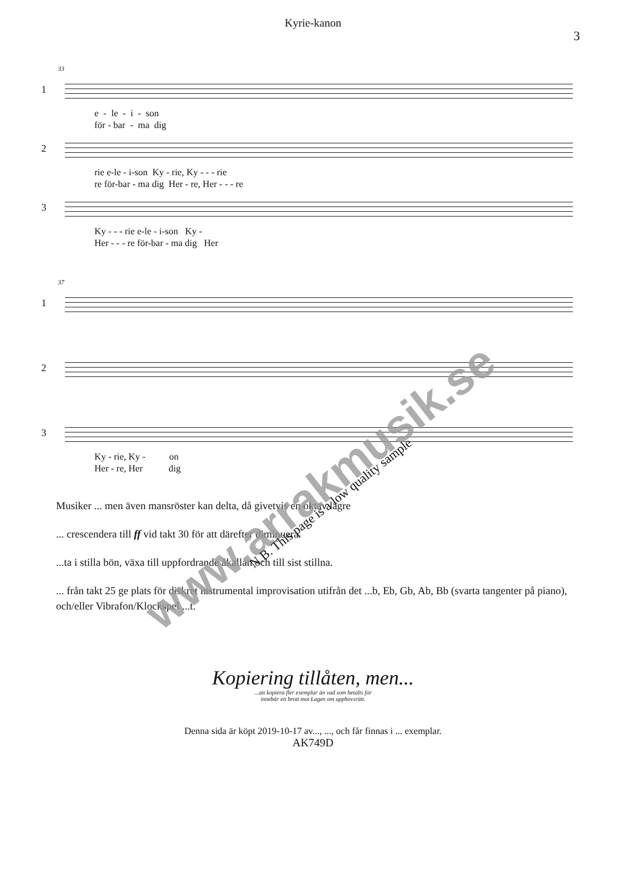Kyrie-kanon
3
33
1
e - le - i - son för - bar - ma dig
2
rie e-le - i-son Ky - rie, Ky - - - rie re för-bar - ma dig Her - re, Her - - - re
3
Ky - - - rie e-le - i-son Ky - Her - - - re för-bar - ma dig Her
37
1
2
3
Ky - rie, Ky - on Her - re, Her dig
Musiker ... men även mansröster kan delta, då givetvis en oktav lägre
... crescendera till ff vid takt 30 för att därefter diminuera.
...ta i stilla bön, växa till uppfordrande åkallan och till sist stillna.
... från takt 25 ge plats för diskret instrumental improvisation utifrån det ...b, Eb, Gb, Ab, Bb (svarta tangenter på piano), och/eller Vibrafon/Klockspel ...t.
www.arrakmusik.se
N.B. This page is a low quality sample
Kopiering tillåten, men...
...att kopiera fler exemplar än vad som betalts för
innebär ett brott mot Lagen om upphovsrätt.
Denna sida är köpt 2019-10-17 av..., ..., och får finnas i ... exemplar.
AK749D